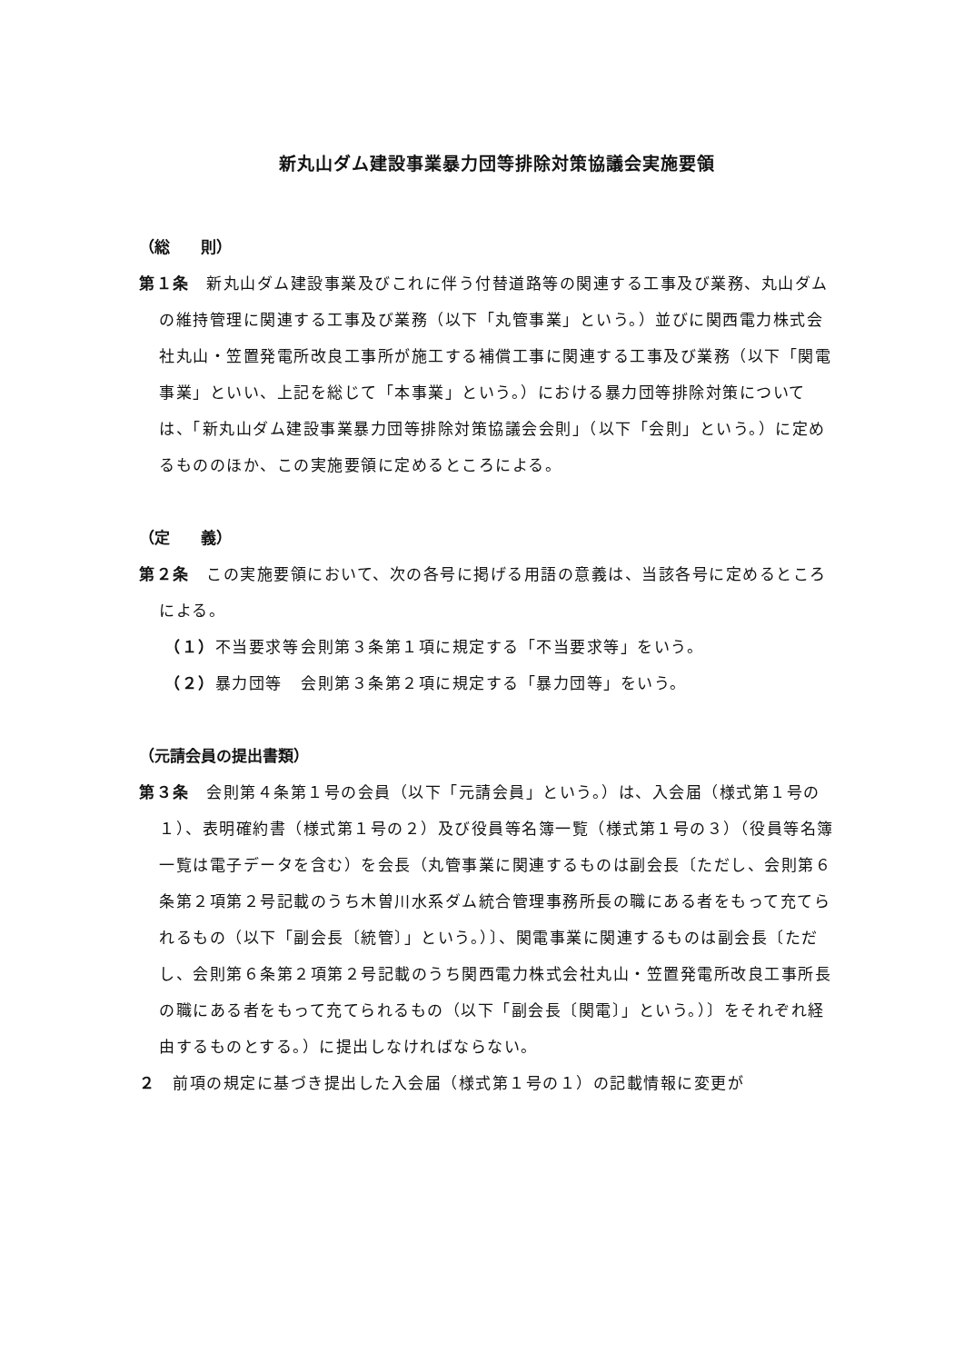新丸山ダム建設事業暴力団等排除対策協議会実施要領
（総　　則）
第１条　新丸山ダム建設事業及びこれに伴う付替道路等の関連する工事及び業務、丸山ダムの維持管理に関連する工事及び業務（以下「丸管事業」という。）並びに関西電力株式会社丸山・笠置発電所改良工事所が施工する補償工事に関連する工事及び業務（以下「関電事業」といい、上記を総じて「本事業」という。）における暴力団等排除対策については、「新丸山ダム建設事業暴力団等排除対策協議会会則」（以下「会則」という。）に定めるもののほか、この実施要領に定めるところによる。
（定　　義）
第２条　この実施要領において、次の各号に掲げる用語の意義は、当該各号に定めるところによる。
（１）不当要求等 会則第３条第１項に規定する「不当要求等」をいう。
（２）暴力団等 会則第３条第２項に規定する「暴力団等」をいう。
（元請会員の提出書類）
第３条　会則第４条第１号の会員（以下「元請会員」という。）は、入会届（様式第１号の１）、表明確約書（様式第１号の２）及び役員等名簿一覧（様式第１号の３）（役員等名簿一覧は電子データを含む）を会長（丸管事業に関連するものは副会長〔ただし、会則第６条第２項第２号記載のうち木曽川水系ダム統合管理事務所長の職にある者をもって充てられるもの（以下「副会長〔統管〕」という。）〕、関電事業に関連するものは副会長〔ただし、会則第６条第２項第２号記載のうち関西電力株式会社丸山・笠置発電所改良工事所長の職にある者をもって充てられるもの（以下「副会長〔関電〕」という。）〕をそれぞれ経由するものとする。）に提出しなければならない。
２　前項の規定に基づき提出した入会届（様式第１号の１）の記載情報に変更が